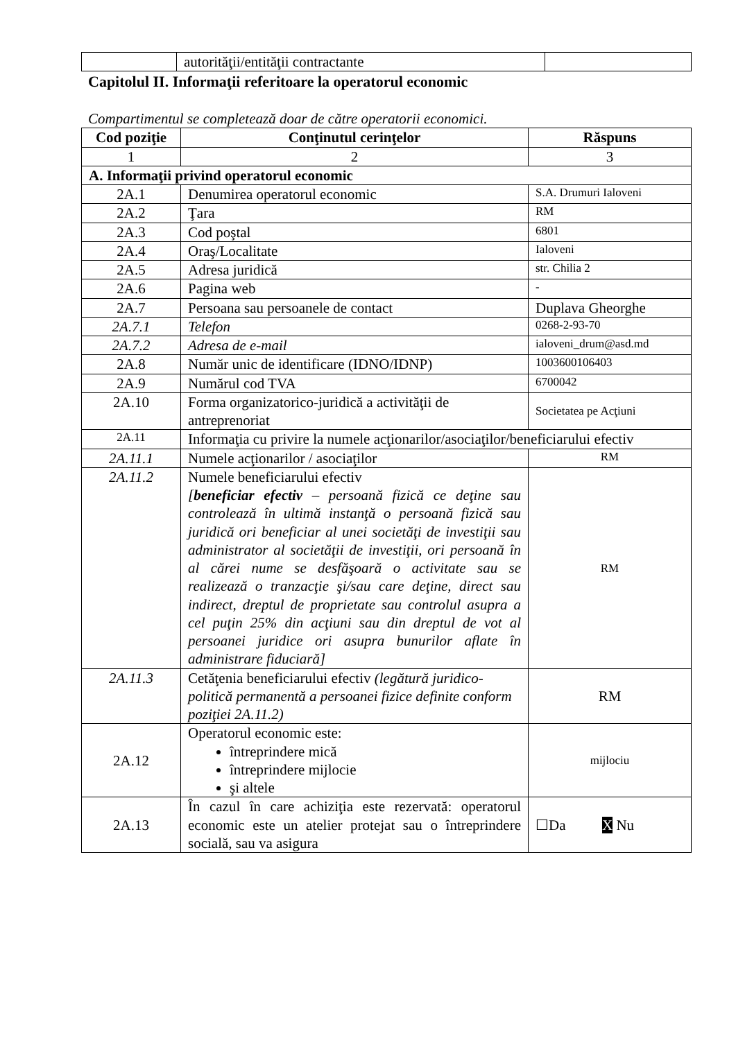| | autorităţii/entităţii contractante | |
Capitolul II. Informaţii referitoare la operatorul economic
Compartimentul se completează doar de către operatorii economici.
| Cod poziţie | Conţinutul cerinţelor | Răspuns |
| --- | --- | --- |
| 1 | 2 | 3 |
| A. Informaţii privind operatorul economic | | |
| 2A.1 | Denumirea operatorul economic | S.A. Drumuri Ialoveni |
| 2A.2 | Ţara | RM |
| 2A.3 | Cod poştal | 6801 |
| 2A.4 | Oraş/Localitate | Ialoveni |
| 2A.5 | Adresa juridică | str. Chilia 2 |
| 2A.6 | Pagina web | - |
| 2A.7 | Persoana sau persoanele de contact | Duplava Gheorghe |
| 2A.7.1 | Telefon | 0268-2-93-70 |
| 2A.7.2 | Adresa de e-mail | ialoveni_drum@asd.md |
| 2A.8 | Număr unic de identificare (IDNO/IDNP) | 1003600106403 |
| 2A.9 | Numărul cod TVA | 6700042 |
| 2A.10 | Forma organizatorico-juridică a activităţii de antreprenoriat | Societatea pe Acţiuni |
| 2A.11 | Informaţia cu privire la numele acţionarilor/asociaţilor/beneficiarului efectiv | |
| 2A.11.1 | Numele acţionarilor / asociaţilor | RM |
| 2A.11.2 | Numele beneficiarului efectiv [ beneficiar efectiv – persoană fizică ce deţine sau controlează în ultimă instanţă o persoană fizică sau juridică ori beneficiar al unei societăţi de investiţii sau administrator al societăţii de investiţii, ori persoană în al cărei nume se desfăşoară o activitate sau se realizează o tranzacţie şi/sau care deţine, direct sau indirect, dreptul de proprietate sau controlul asupra a cel puţin 25% din acţiuni sau din dreptul de vot al persoanei juridice ori asupra bunurilor aflate în administrare fiduciară] | RM |
| 2A.11.3 | Cetăţenia beneficiarului efectiv (legătură juridico-politică permanentă a persoanei fizice definite conform poziţiei 2A.11.2) | RM |
| 2A.12 | Operatorul economic este: întreprindere mică întreprindere mijlocie şi altele | mijlociu |
| 2A.13 | În cazul în care achiziţia este rezervată: operatorul economic este un atelier protejat sau o întreprindere socială, sau va asigura | ☐Da X Nu |